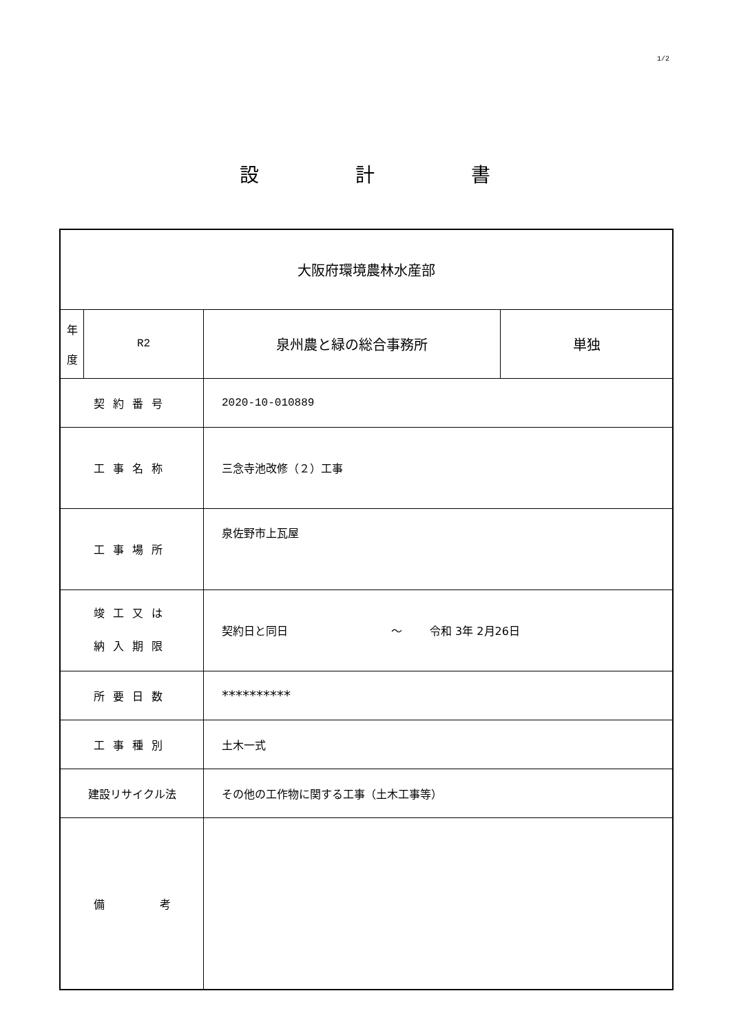1/2
設　　　　　計　　　　　書
| 大阪府環境農林水産部 | | | |
| 年 度 | R2 | 泉州農と緑の総合事務所 | 単独 |
| 契約番号 | | 2020-10-010889 | |
| 工事名称 | | 三念寺池改修（２）工事 | |
| 工事場所 | | 泉佐野市上瓦屋 | |
| 竣工又は 納入期限 | | 契約日と同日 ～ 令和 3年 2月26日 | |
| 所要日数 | | ********** | |
| 工事種別 | | 土木一式 | |
| 建設リサイクル法 | | その他の工作物に関する工事（土木工事等） | |
| 備 考 | | | |